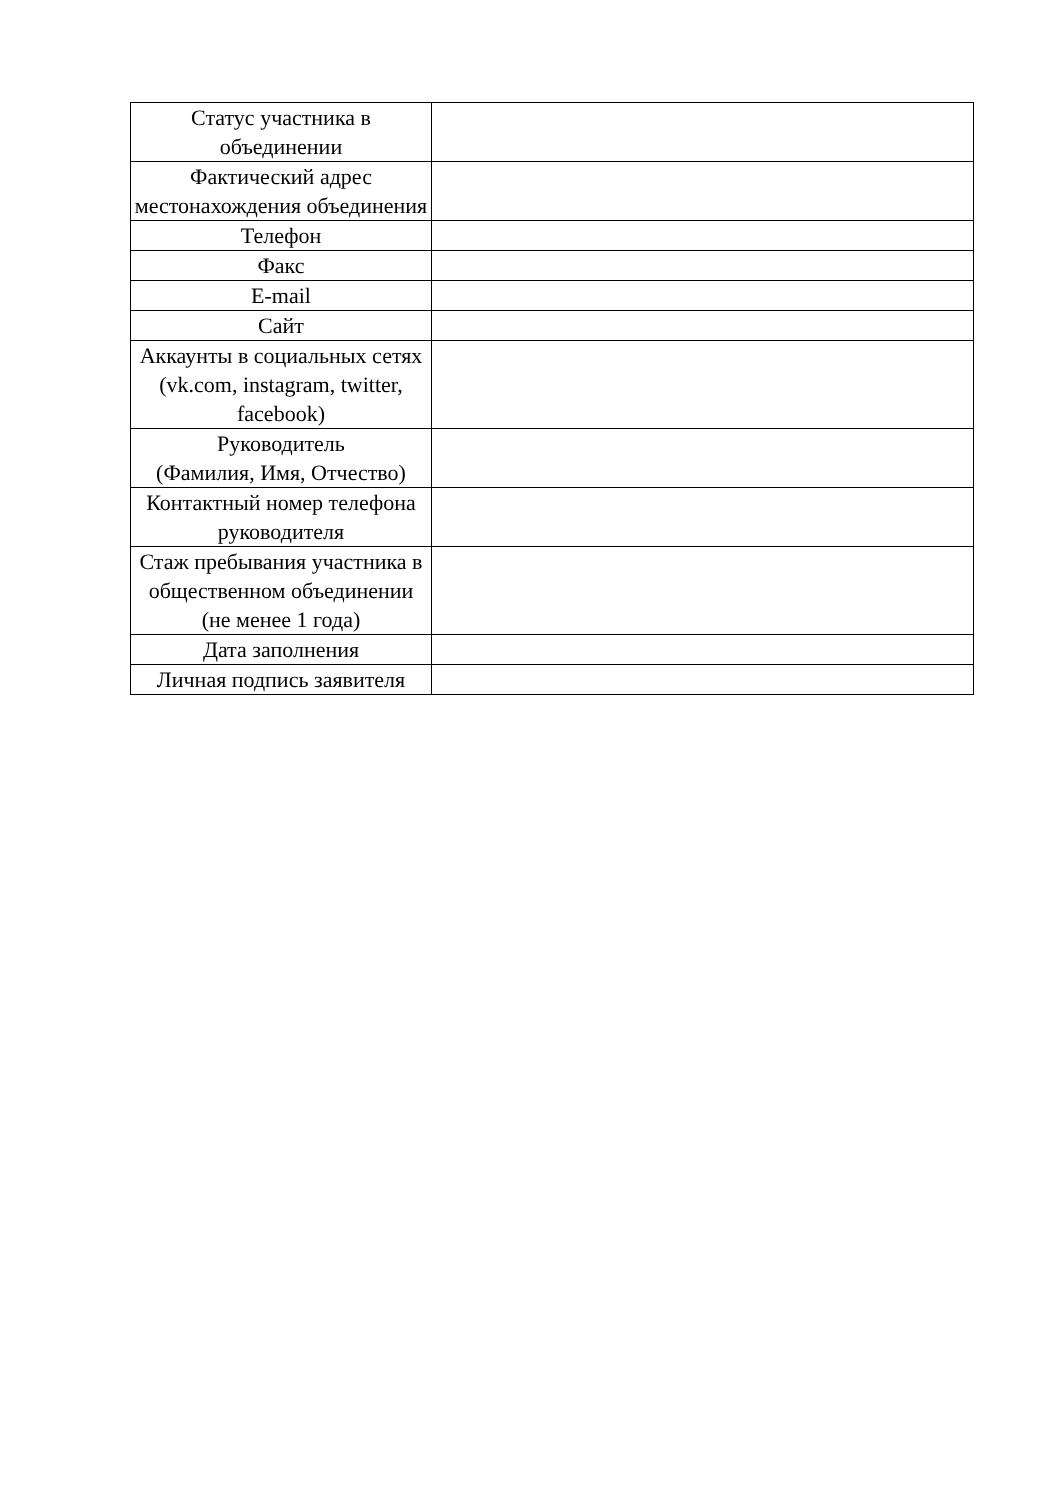| Статус участника в объединении | |
| Фактический адрес местонахождения объединения | |
| Телефон | |
| Факс | |
| E-mail | |
| Сайт | |
| Аккаунты в социальных сетях (vk.com, instagram, twitter, facebook) | |
| Руководитель (Фамилия, Имя, Отчество) | |
| Контактный номер телефона руководителя | |
| Стаж пребывания участника в общественном объединении (не менее 1 года) | |
| Дата заполнения | |
| Личная подпись заявителя | |